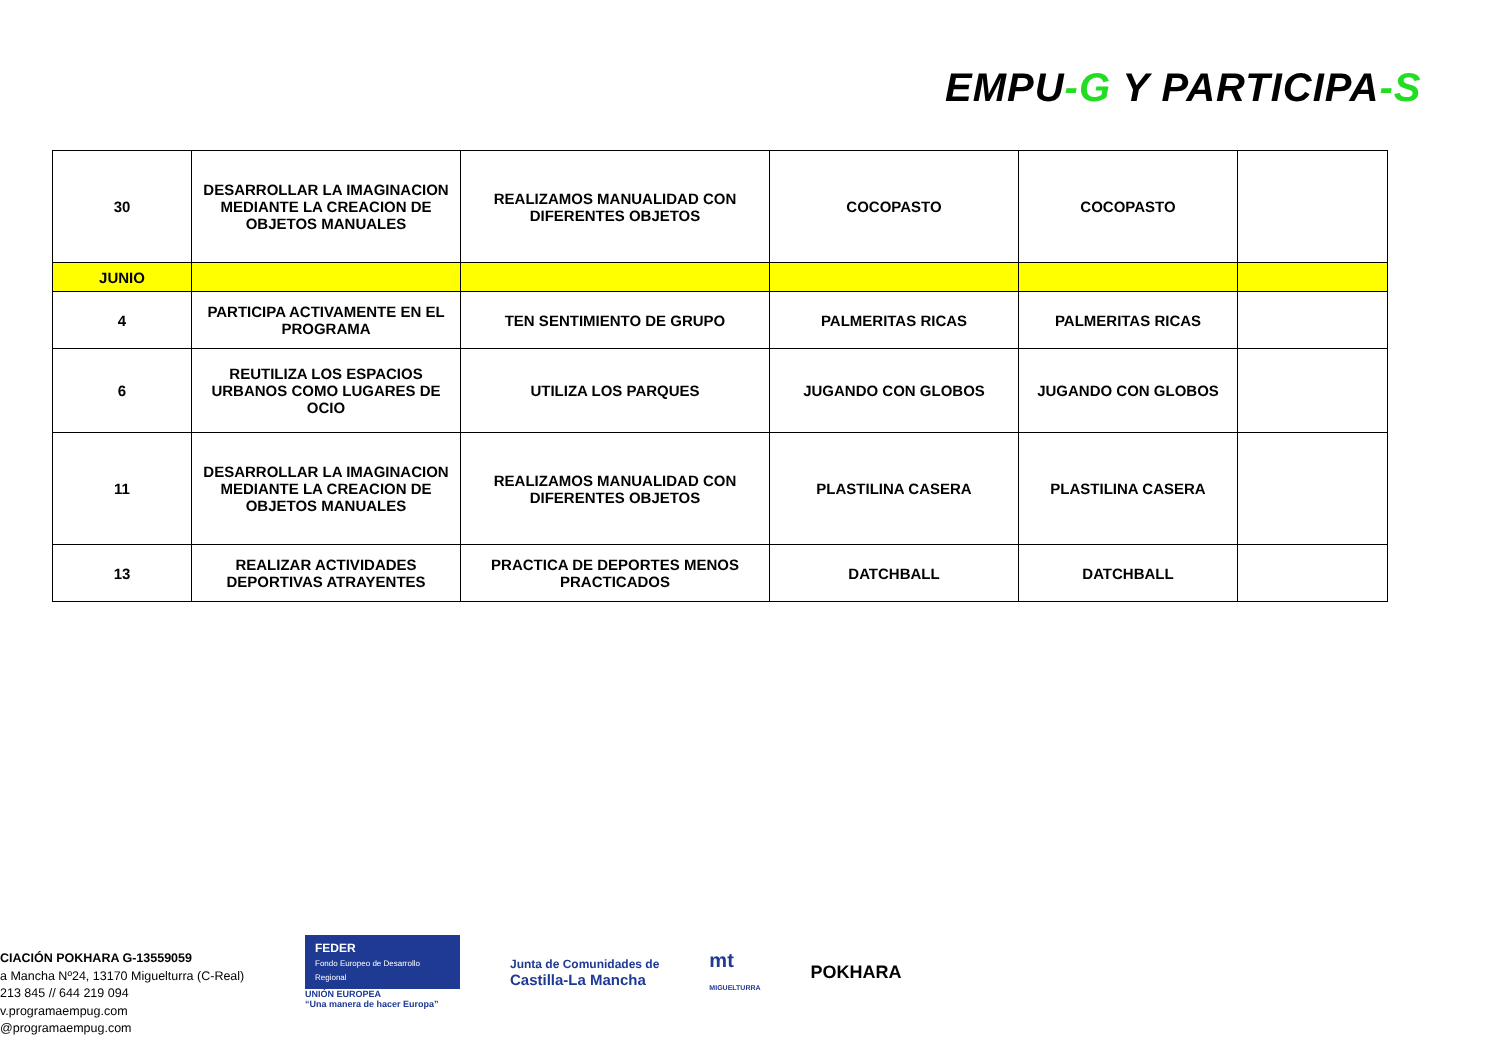EMPU-G Y PARTICIPA-S
| 30 | DESARROLLAR LA IMAGINACION MEDIANTE LA CREACION DE OBJETOS MANUALES | REALIZAMOS MANUALIDAD CON DIFERENTES OBJETOS | COCOPASTO | COCOPASTO | |
| JUNIO | | | | | |
| 4 | PARTICIPA ACTIVAMENTE EN EL PROGRAMA | TEN SENTIMIENTO DE GRUPO | PALMERITAS RICAS | PALMERITAS RICAS | |
| 6 | REUTILIZA LOS ESPACIOS URBANOS COMO LUGARES DE OCIO | UTILIZA LOS PARQUES | JUGANDO CON GLOBOS | JUGANDO CON GLOBOS | |
| 11 | DESARROLLAR LA IMAGINACION MEDIANTE LA CREACION DE OBJETOS MANUALES | REALIZAMOS MANUALIDAD CON DIFERENTES OBJETOS | PLASTILINA CASERA | PLASTILINA CASERA | |
| 13 | REALIZAR ACTIVIDADES DEPORTIVAS ATRAYENTES | PRACTICA DE DEPORTES MENOS PRACTICADOS | DATCHBALL | DATCHBALL | |
CIACIÓN POKHARA G-13559059
a Mancha Nº24, 13170 Miguelturra (C-Real)
213 845 // 644 219 094
v.programaempug.com
@programaempug.com
FEDER
Fondo Europeo de Desarrollo Regional
UNIÓN EUROPEA
“Una manera de hacer Europa”
Junta de Comunidades de
Castilla-La Mancha
mt
MIGUELTURRA
POKHARA